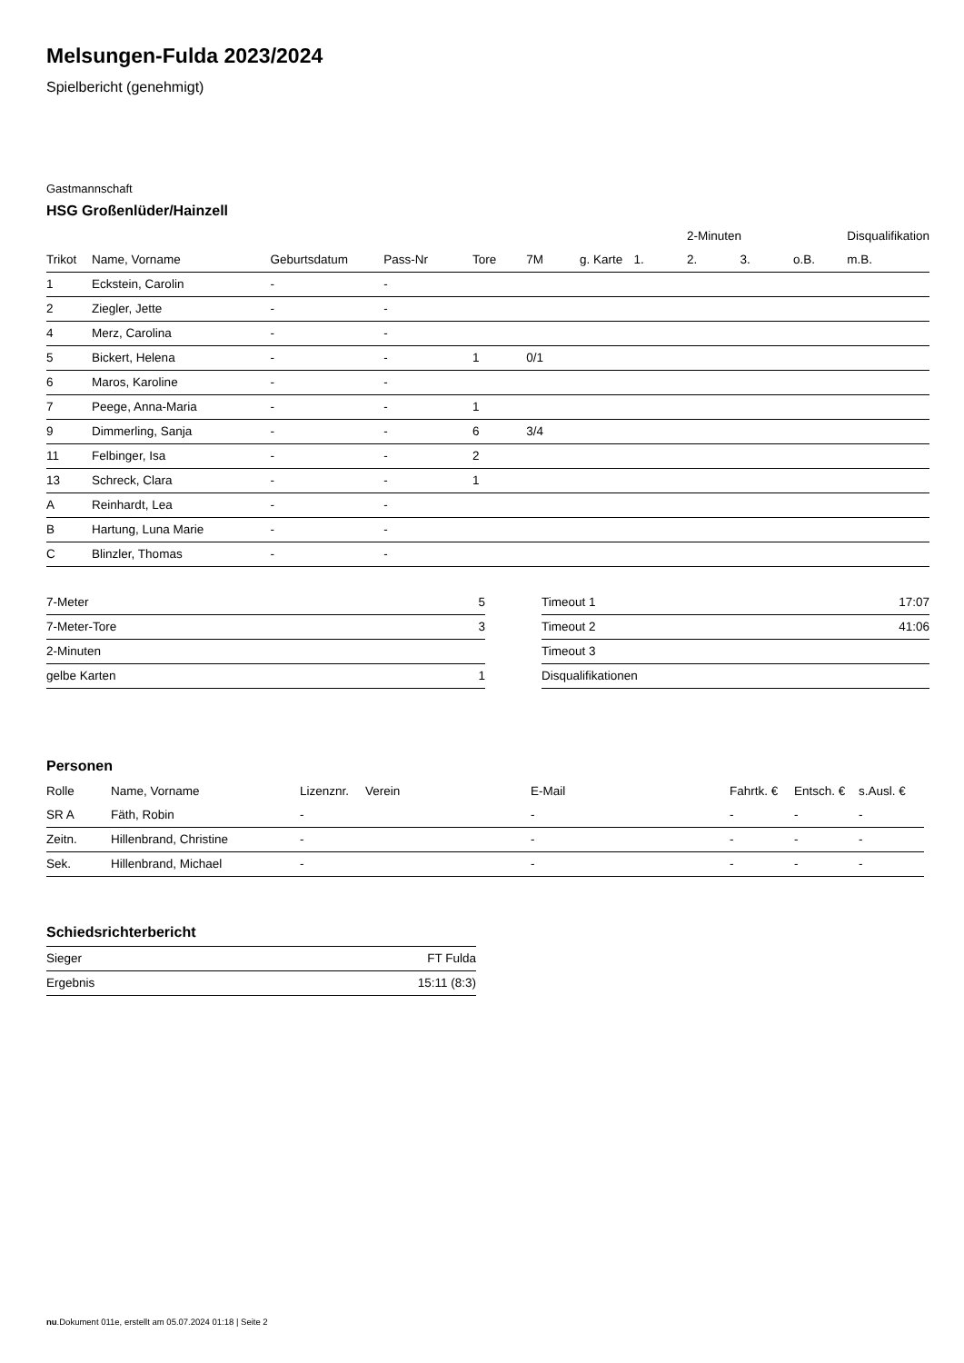Melsungen-Fulda 2023/2024
Spielbericht (genehmigt)
Gastmannschaft
HSG Großenlüder/Hainzell
| | | | | | | | | 2-Minuten | | | Disqualifikation |
| --- | --- | --- | --- | --- | --- | --- | --- | --- | --- | --- | --- |
| Trikot | Name, Vorname | Geburtsdatum | Pass-Nr | Tore | 7M | g. Karte | 1. | 2. | 3. | o.B. | m.B. |
| 1 | Eckstein, Carolin | - | - | | | | | | | | |
| 2 | Ziegler, Jette | - | - | | | | | | | | |
| 4 | Merz, Carolina | - | - | | | | | | | | |
| 5 | Bickert, Helena | - | - | 1 | 0/1 | | | | | | |
| 6 | Maros, Karoline | - | - | | | | | | | | |
| 7 | Peege, Anna-Maria | - | - | 1 | | | | | | | |
| 9 | Dimmerling, Sanja | - | - | 6 | 3/4 | | | | | | |
| 11 | Felbinger, Isa | - | - | 2 | | | | | | | |
| 13 | Schreck, Clara | - | - | 1 | | | | | | | |
| A | Reinhardt, Lea | - | - | | | | | | | | |
| B | Hartung, Luna Marie | - | - | | | | | | | | |
| C | Blinzler, Thomas | - | - | | | | | | | | |
| 7-Meter | 5 |
| 7-Meter-Tore | 3 |
| 2-Minuten | |
| gelbe Karten | 1 |
| Timeout 1 | 17:07 |
| Timeout 2 | 41:06 |
| Timeout 3 | |
| Disqualifikationen | |
Personen
| Rolle | Name, Vorname | Lizenznr. | Verein | E-Mail | Fahrtk. € | Entsch. € | s.Ausl. € |
| --- | --- | --- | --- | --- | --- | --- | --- |
| SR A | Fäth, Robin | - | | - | - | - | - |
| Zeitn. | Hillenbrand, Christine | - | | - | - | - | - |
| Sek. | Hillenbrand, Michael | - | | - | - | - | - |
Schiedsrichterbericht
| Sieger | FT Fulda |
| Ergebnis | 15:11 (8:3) |
nu.Dokument 011e, erstellt am 05.07.2024 01:18 | Seite 2